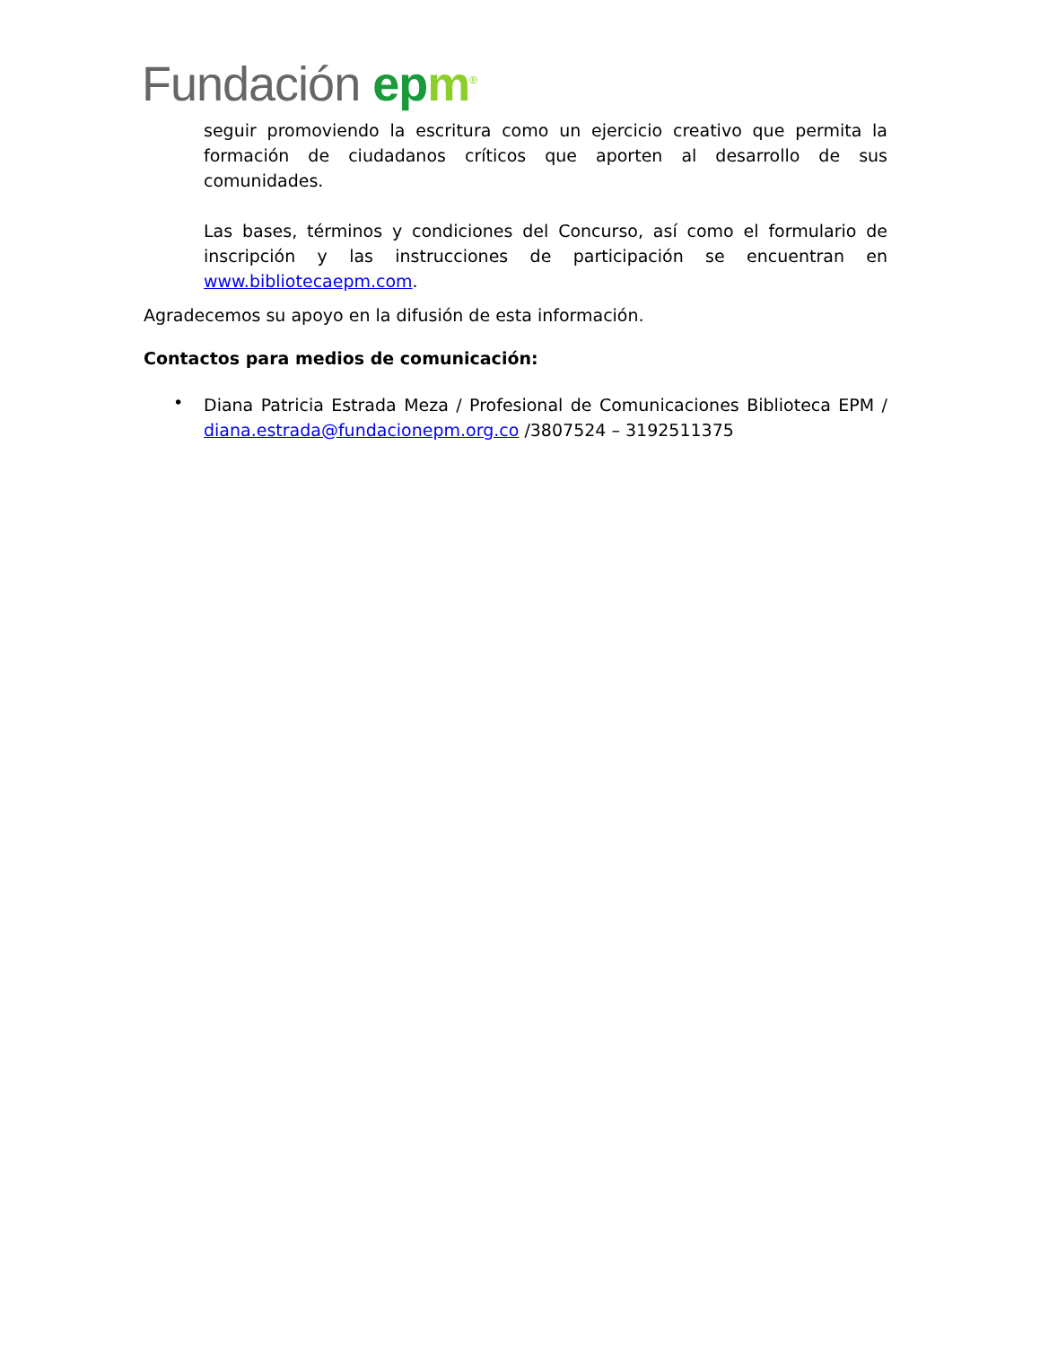Fundación ep m<sup>®</sup>
seguir promoviendo la escritura como un ejercicio creativo que permita la formación de ciudadanos críticos que aporten al desarrollo de sus comunidades.
Las bases, términos y condiciones del Concurso, así como el formulario de inscripción y las instrucciones de participación se encuentran en www.bibliotecaepm.com.
Agradecemos su apoyo en la difusión de esta información.
Contactos para medios de comunicación:
•
Diana Patricia Estrada Meza / Profesional de Comunicaciones Biblioteca EPM / diana.estrada@fundacionepm.org.co /3807524 – 3192511375